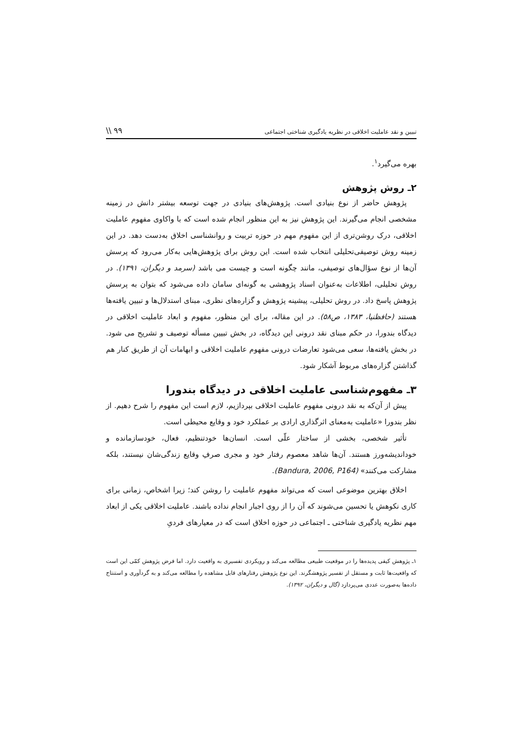تبیین و نقد عاملیت اخلاقی در نظریه یادگیری شناختی اجتماعی \\ ۹۹
بهره می‌گیرد<sup>۱</sup>.
۲ـ روش پژوهش
پژوهش حاضر از نوع بنیادی است. پژوهش‌های بنیادی در جهت توسعه بیشتر دانش در زمینه مشخصی انجام می‌گیرند. این پژوهش نیز به این منظور انجام شده است که با واکاوی مفهوم عاملیت اخلاقی، درک روشن‌تری از این مفهوم مهم در حوزه تربیت و روانشناسی اخلاق به‌دست دهد. در این زمینه روش توصیفی‌تحلیلی انتخاب شده است. این روش برای پژوهش‌هایی به‌کار می‌رود که پرسش آن‌ها از نوع سؤال‌های توصیفی، مانند چگونه است و چیست می باشد (سرمد و دیگران، ۱۳۹۱). در روش تحلیلی، اطلاعات به‌عنوان اسناد پژوهشی به گونه‌ای سامان داده می‌شود که بتوان به پرسش پژوهش پاسخ داد. در روش تحلیلی، پیشینه پژوهش و گزاره‌های نظری، مبنای استدلال‌ها و تبیین یافته‌ها هستند (حافظنیا، ۱۳۸۳، ص۵۸). در این مقاله، برای این منظور، مفهوم و ابعاد عاملیت اخلاقی در دیدگاه بندورا، در حکم مبنای نقد درونی این دیدگاه، در بخش تبیین مسأله توصیف و تشریح می شود. در بخش یافته‌ها، سعی می‌شود تعارضات درونی مفهوم عاملیت اخلاقی و ابهامات آن از طریق کنار هم گذاشتن گزاره‌های مربوط آشکار شود.
۳ـ مفهوم‌شناسی عاملیت اخلاقی در دیدگاه بندورا
پیش از آن‌که به نقد درونی مفهوم عاملیت اخلاقی بپردازیم، لازم است این مفهوم را شرح دهیم. از نظر بندورا «عاملیت به‌معنای اثرگذاری ارادی بر عملکرد خود و وقایع محیطی است.
تأثیر شخصی، بخشی از ساختار علّی است. انسان‌ها خودتنظیم، فعال، خودسازمانده و خوداندیشه‌ورز هستند. آن‌ها شاهد معصوم رفتار خود و مجری صرفِ وقایع زندگی‌شان نیستند، بلکه مشارکت می‌کنند» (Bandura, 2006, P164).
اخلاق بهترین موضوعی است که می‌تواند مفهوم عاملیت را روشن کند؛ زیرا اشخاص، زمانی برای کاری نکوهش یا تحسین می‌شوند که آن را از روی اجبار انجام نداده باشند. عاملیت اخلاقی یکی از ابعاد مهم نظریه یادگیری شناختی ـ اجتماعی در حوزه اخلاق است که در معیارهای فردیِ
۱ـ پژوهش کیفی پدیده‌ها را در موقعیت طبیعی مطالعه می‌کند و رویکردی تفسیری به واقعیت دارد. اما فرض پژوهش کمّی این است که واقعیت‌ها ثابت و مستقل از تفسیر پژوهشگرند. این نوع پژوهش رفتارهای قابل مشاهده را مطالعه می‌کند و به گردآوری و استنتاج داده‌ها به‌صورت عددی می‌پردازد (گال و دیگران، ۱۳۹۲).